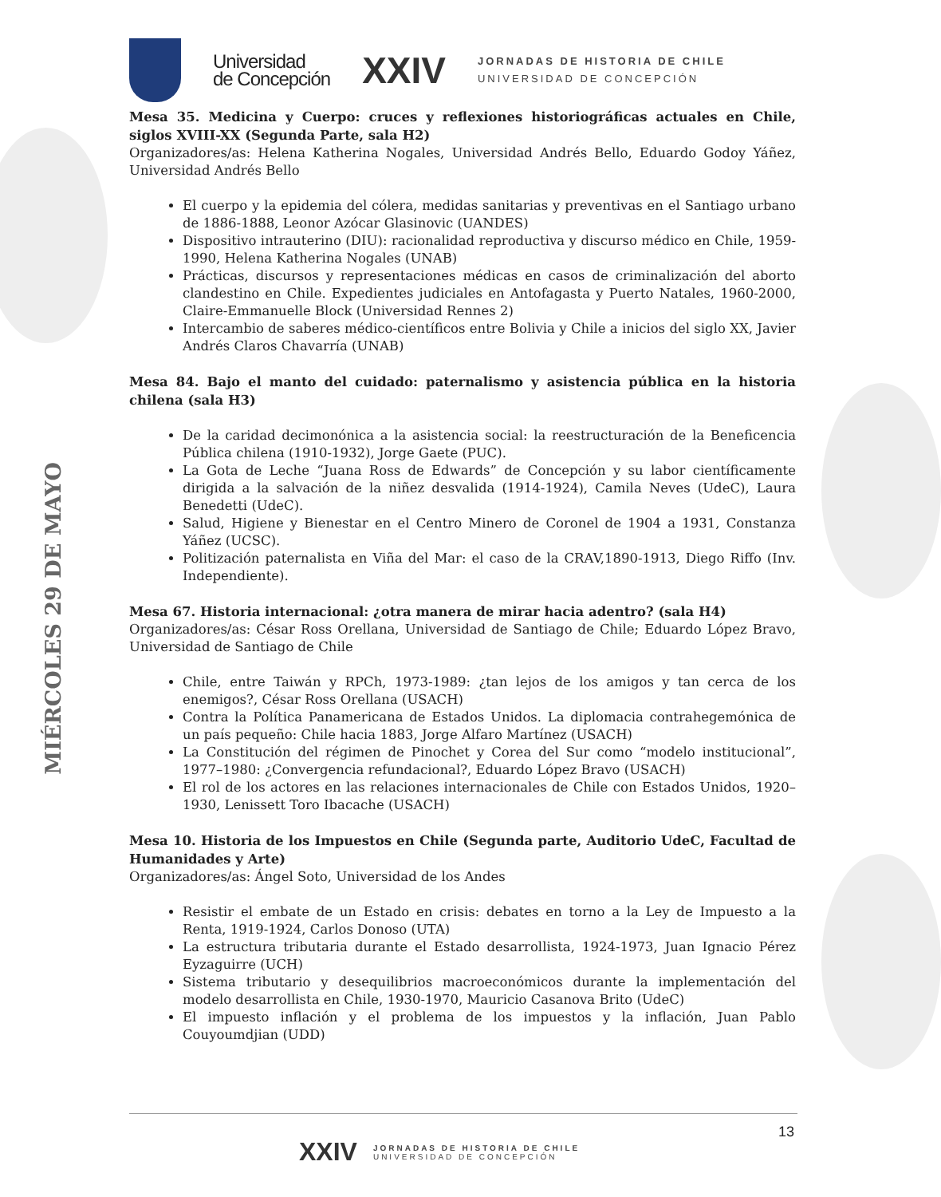MIÉRCOLES 29 DE MAYO
Universidad
de Concepción
XXIV
JORNADAS DE HISTORIA DE CHILE
UNIVERSIDAD DE CONCEPCIÓN
Mesa 35. Medicina y Cuerpo: cruces y reflexiones historiográficas actuales en Chile, siglos XVIII-XX (Segunda Parte, sala H2)
Organizadores/as: Helena Katherina Nogales, Universidad Andrés Bello, Eduardo Godoy Yáñez, Universidad Andrés Bello
El cuerpo y la epidemia del cólera, medidas sanitarias y preventivas en el Santiago urbano de 1886-1888, Leonor Azócar Glasinovic (UANDES)
Dispositivo intrauterino (DIU): racionalidad reproductiva y discurso médico en Chile, 1959-1990, Helena Katherina Nogales (UNAB)
Prácticas, discursos y representaciones médicas en casos de criminalización del aborto clandestino en Chile. Expedientes judiciales en Antofagasta y Puerto Natales, 1960-2000, Claire-Emmanuelle Block (Universidad Rennes 2)
Intercambio de saberes médico-científicos entre Bolivia y Chile a inicios del siglo XX, Javier Andrés Claros Chavarría (UNAB)
Mesa 84. Bajo el manto del cuidado: paternalismo y asistencia pública en la historia chilena (sala H3)
De la caridad decimonónica a la asistencia social: la reestructuración de la Beneficencia Pública chilena (1910-1932), Jorge Gaete (PUC).
La Gota de Leche “Juana Ross de Edwards” de Concepción y su labor científicamente dirigida a la salvación de la niñez desvalida (1914-1924), Camila Neves (UdeC), Laura Benedetti (UdeC).
Salud, Higiene y Bienestar en el Centro Minero de Coronel de 1904 a 1931, Constanza Yáñez (UCSC).
Politización paternalista en Viña del Mar: el caso de la CRAV,1890-1913, Diego Riffo (Inv. Independiente).
Mesa 67. Historia internacional: ¿otra manera de mirar hacia adentro? (sala H4)
Organizadores/as: César Ross Orellana, Universidad de Santiago de Chile; Eduardo López Bravo, Universidad de Santiago de Chile
Chile, entre Taiwán y RPCh, 1973-1989: ¿tan lejos de los amigos y tan cerca de los enemigos?, César Ross Orellana (USACH)
Contra la Política Panamericana de Estados Unidos. La diplomacia contrahegemónica de un país pequeño: Chile hacia 1883, Jorge Alfaro Martínez (USACH)
La Constitución del régimen de Pinochet y Corea del Sur como “modelo institucional”, 1977–1980: ¿Convergencia refundacional?, Eduardo López Bravo (USACH)
El rol de los actores en las relaciones internacionales de Chile con Estados Unidos, 1920–1930, Lenissett Toro Ibacache (USACH)
Mesa 10. Historia de los Impuestos en Chile (Segunda parte, Auditorio UdeC, Facultad de Humanidades y Arte)
Organizadores/as: Ángel Soto, Universidad de los Andes
Resistir el embate de un Estado en crisis: debates en torno a la Ley de Impuesto a la Renta, 1919-1924, Carlos Donoso (UTA)
La estructura tributaria durante el Estado desarrollista, 1924-1973, Juan Ignacio Pérez Eyzaguirre (UCH)
Sistema tributario y desequilibrios macroeconómicos durante la implementación del modelo desarrollista en Chile, 1930-1970, Mauricio Casanova Brito (UdeC)
El impuesto inflación y el problema de los impuestos y la inflación, Juan Pablo Couyoumdjian (UDD)
13
XXIV
JORNADAS DE HISTORIA DE CHILE
UNIVERSIDAD DE CONCEPCIÓN